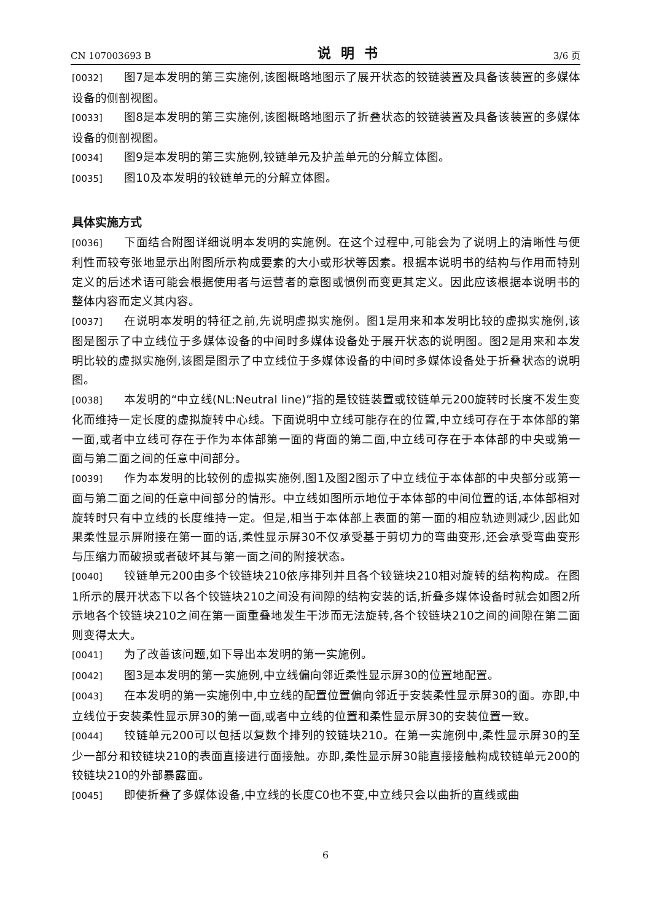CN 107003693 B 说明书 3/6 页
[0032] 图7是本发明的第三实施例,该图概略地图示了展开状态的铰链装置及具备该装置的多媒体设备的侧剖视图。
[0033] 图8是本发明的第三实施例,该图概略地图示了折叠状态的铰链装置及具备该装置的多媒体设备的侧剖视图。
[0034] 图9是本发明的第三实施例,铰链单元及护盖单元的分解立体图。
[0035] 图10及本发明的铰链单元的分解立体图。
具体实施方式
[0036] 下面结合附图详细说明本发明的实施例。在这个过程中,可能会为了说明上的清晰性与便利性而较夸张地显示出附图所示构成要素的大小或形状等因素。根据本说明书的结构与作用而特别定义的后述术语可能会根据使用者与运营者的意图或惯例而变更其定义。因此应该根据本说明书的整体内容而定义其内容。
[0037] 在说明本发明的特征之前,先说明虚拟实施例。图1是用来和本发明比较的虚拟实施例,该图是图示了中立线位于多媒体设备的中间时多媒体设备处于展开状态的说明图。图2是用来和本发明比较的虚拟实施例,该图是图示了中立线位于多媒体设备的中间时多媒体设备处于折叠状态的说明图。
[0038] 本发明的“中立线(NL:Neutral line)”指的是铰链装置或铰链单元200旋转时长度不发生变化而维持一定长度的虚拟旋转中心线。下面说明中立线可能存在的位置,中立线可存在于本体部的第一面,或者中立线可存在于作为本体部第一面的背面的第二面,中立线可存在于本体部的中央或第一面与第二面之间的任意中间部分。
[0039] 作为本发明的比较例的虚拟实施例,图1及图2图示了中立线位于本体部的中央部分或第一面与第二面之间的任意中间部分的情形。中立线如图所示地位于本体部的中间位置的话,本体部相对旋转时只有中立线的长度维持一定。但是,相当于本体部上表面的第一面的相应轨迹则减少,因此如果柔性显示屏附接在第一面的话,柔性显示屏30不仅承受基于剪切力的弯曲变形,还会承受弯曲变形与压缩力而破损或者破坏其与第一面之间的附接状态。
[0040] 铰链单元200由多个铰链块210依序排列并且各个铰链块210相对旋转的结构构成。在图1所示的展开状态下以各个铰链块210之间没有间隙的结构安装的话,折叠多媒体设备时就会如图2所示地各个铰链块210之间在第一面重叠地发生干涉而无法旋转,各个铰链块210之间的间隙在第二面则变得太大。
[0041] 为了改善该问题,如下导出本发明的第一实施例。
[0042] 图3是本发明的第一实施例,中立线偏向邻近柔性显示屏30的位置地配置。
[0043] 在本发明的第一实施例中,中立线的配置位置偏向邻近于安装柔性显示屏30的面。亦即,中立线位于安装柔性显示屏30的第一面,或者中立线的位置和柔性显示屏30的安装位置一致。
[0044] 铰链单元200可以包括以复数个排列的铰链块210。在第一实施例中,柔性显示屏30的至少一部分和铰链块210的表面直接进行面接触。亦即,柔性显示屏30能直接接触构成铰链单元200的铰链块210的外部暴露面。
[0045] 即使折叠了多媒体设备,中立线的长度C0也不变,中立线只会以曲折的直线或曲
6